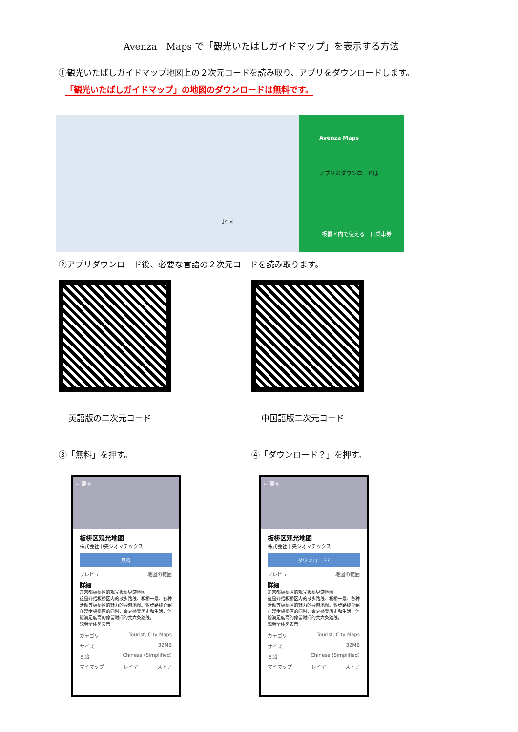Avenza　Maps で「観光いたばしガイドマップ」を表示する方法
①観光いたばしガイドマップ地図上の２次元コードを読み取り、アプリをダウンロードします。
「観光いたばしガイドマップ」の地図のダウンロードは無料です。
Avenza Maps
アプリのダウンロードは
北 区
板橋区内で使える一日乗車券
②アプリダウンロード後、必要な言語の２次元コードを読み取ります。
英語版の二次元コード 中国語版二次元コード
③「無料」を押す。 ④「ダウンロード？」を押す。
← 戻る
板桥区观光地图
株式会社中央ジオマチックス
無料
プレビュー 地図の範囲
詳細
东京都板桥区的观光板桥导游地图
这是介绍板桥区内的散步路线、板桥十景、各种活动等板桥区的魅力的导游地图。散步路线介绍在漫步板桥区的同时，亲身感受历史和生活，体验满足度高的停留时间的共六条路线。…
説明全体を表示
カテゴリ Tourist, City Maps
サイズ 32MB
言語 Chinese (Simplified)
マイマップ レイヤ ストア
← 戻る
板桥区观光地图
株式会社中央ジオマチックス
ダウンロード?
プレビュー 地図の範囲
詳細
东京都板桥区的观光板桥导游地图
这是介绍板桥区内的散步路线、板桥十景、各种活动等板桥区的魅力的导游地图。散步路线介绍在漫步板桥区的同时，亲身感受历史和生活，体验满足度高的停留时间的共六条路线。…
説明全体を表示
カテゴリ Tourist, City Maps
サイズ 32MB
言語 Chinese (Simplified)
マイマップ レイヤ ストア